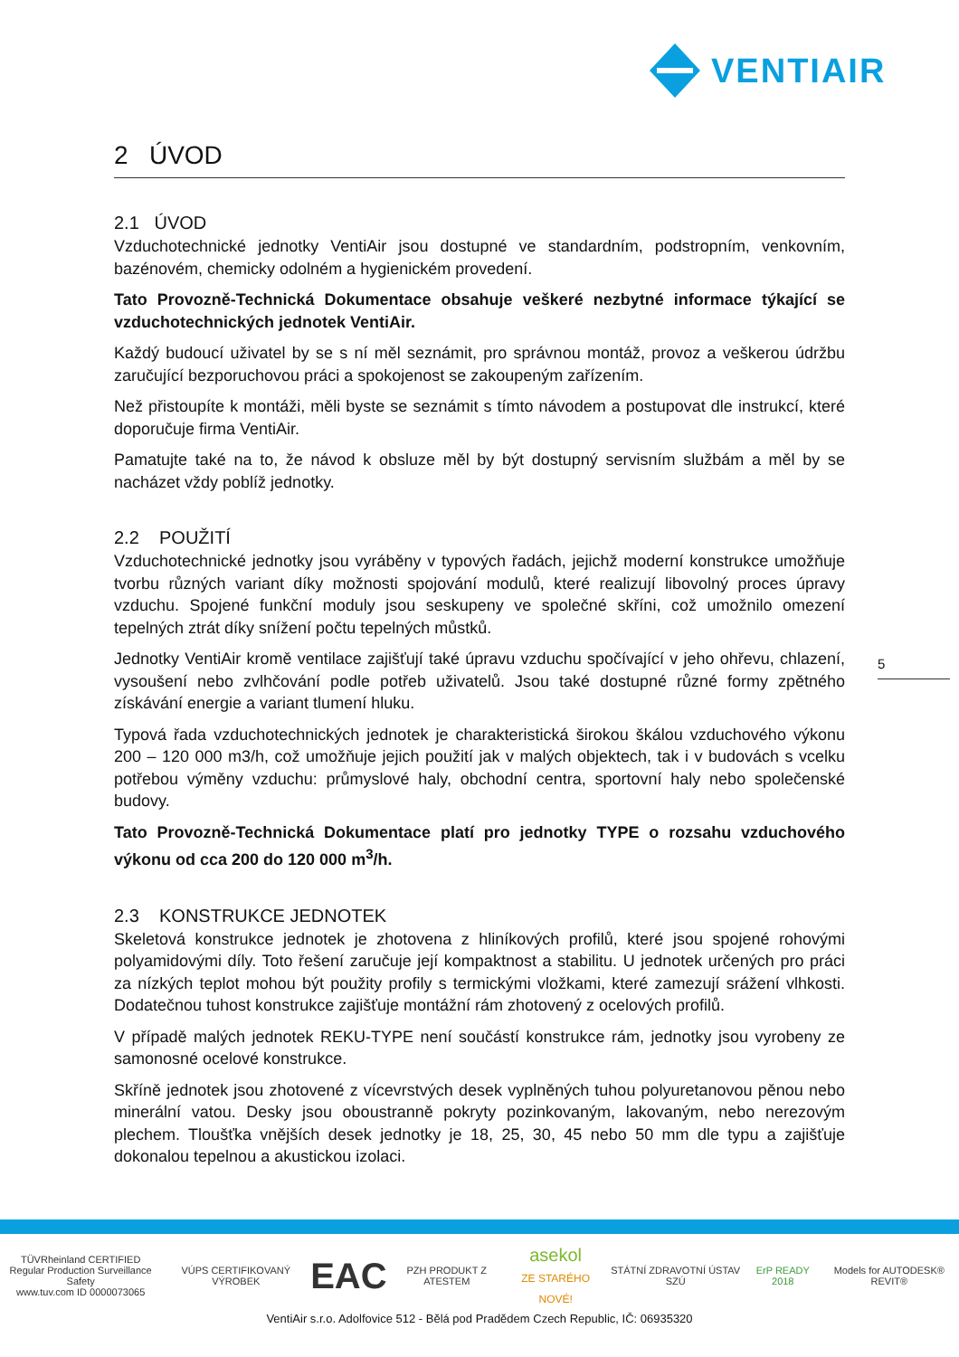VENTIAIR
2 ÚVOD
2.1 ÚVOD
Vzduchotechnické jednotky VentiAir jsou dostupné ve standardním, podstropním, venkovním, bazénovém, chemicky odolném a hygienickém provedení.
Tato Provozně-Technická Dokumentace obsahuje veškeré nezbytné informace týkající se vzduchotechnických jednotek VentiAir.
Každý budoucí uživatel by se s ní měl seznámit, pro správnou montáž, provoz a veškerou údržbu zaručující bezporuchovou práci a spokojenost se zakoupeným zařízením.
Než přistoupíte k montáži, měli byste se seznámit s tímto návodem a postupovat dle instrukcí, které doporučuje firma VentiAir.
Pamatujte také na to, že návod k obsluze měl by být dostupný servisním službám a měl by se nacházet vždy poblíž jednotky.
2.2 POUŽITÍ
Vzduchotechnické jednotky jsou vyráběny v typových řadách, jejichž moderní konstrukce umožňuje tvorbu různých variant díky možnosti spojování modulů, které realizují libovolný proces úpravy vzduchu. Spojené funkční moduly jsou seskupeny ve společné skříni, což umožnilo omezení tepelných ztrát díky snížení počtu tepelných můstků.
Jednotky VentiAir kromě ventilace zajišťují také úpravu vzduchu spočívající v jeho ohřevu, chlazení, vysoušení nebo zvlhčování podle potřeb uživatelů. Jsou také dostupné různé formy zpětného získávání energie a variant tlumení hluku.
Typová řada vzduchotechnických jednotek je charakteristická širokou škálou vzduchového výkonu 200 – 120 000 m3/h, což umožňuje jejich použití jak v malých objektech, tak i v budovách s vcelku potřebou výměny vzduchu: průmyslové haly, obchodní centra, sportovní haly nebo společenské budovy.
Tato Provozně-Technická Dokumentace platí pro jednotky TYPE o rozsahu vzduchového výkonu od cca 200 do 120 000 m<sup>3</sup>/h.
2.3 KONSTRUKCE JEDNOTEK
Skeletová konstrukce jednotek je zhotovena z hliníkových profilů, které jsou spojené rohovými polyamidovými díly. Toto řešení zaručuje její kompaktnost a stabilitu. U jednotek určených pro práci za nízkých teplot mohou být použity profily s termickými vložkami, které zamezují srážení vlhkosti. Dodatečnou tuhost konstrukce zajišťuje montážní rám zhotovený z ocelových profilů.
V případě malých jednotek REKU-TYPE není součástí konstrukce rám, jednotky jsou vyrobeny ze samonosné ocelové konstrukce.
Skříně jednotek jsou zhotovené z vícevrstvých desek vyplněných tuhou polyuretanovou pěnou nebo minerální vatou. Desky jsou oboustranně pokryty pozinkovaným, lakovaným, nebo nerezovým plechem. Tloušťka vnějších desek jednotky je 18, 25, 30, 45 nebo 50 mm dle typu a zajišťuje dokonalou tepelnou a akustickou izolaci.
5
TÜVRheinland CERTIFIED
Regular Production Surveillance Safety
www.tuv.com ID 0000073065 VÚPS CERTIFIKOVANÝ VÝROBEK EAC PZH PRODUKT Z ATESTEM asekol
ZE STARÉHO NOVÉ! STÁTNÍ ZDRAVOTNÍ ÚSTAV SZÚ ErP READY 2018 Models for AUTODESK® REVIT®
VentiAir s.r.o. Adolfovice 512 - Bělá pod Pradědem Czech Republic, IČ: 06935320